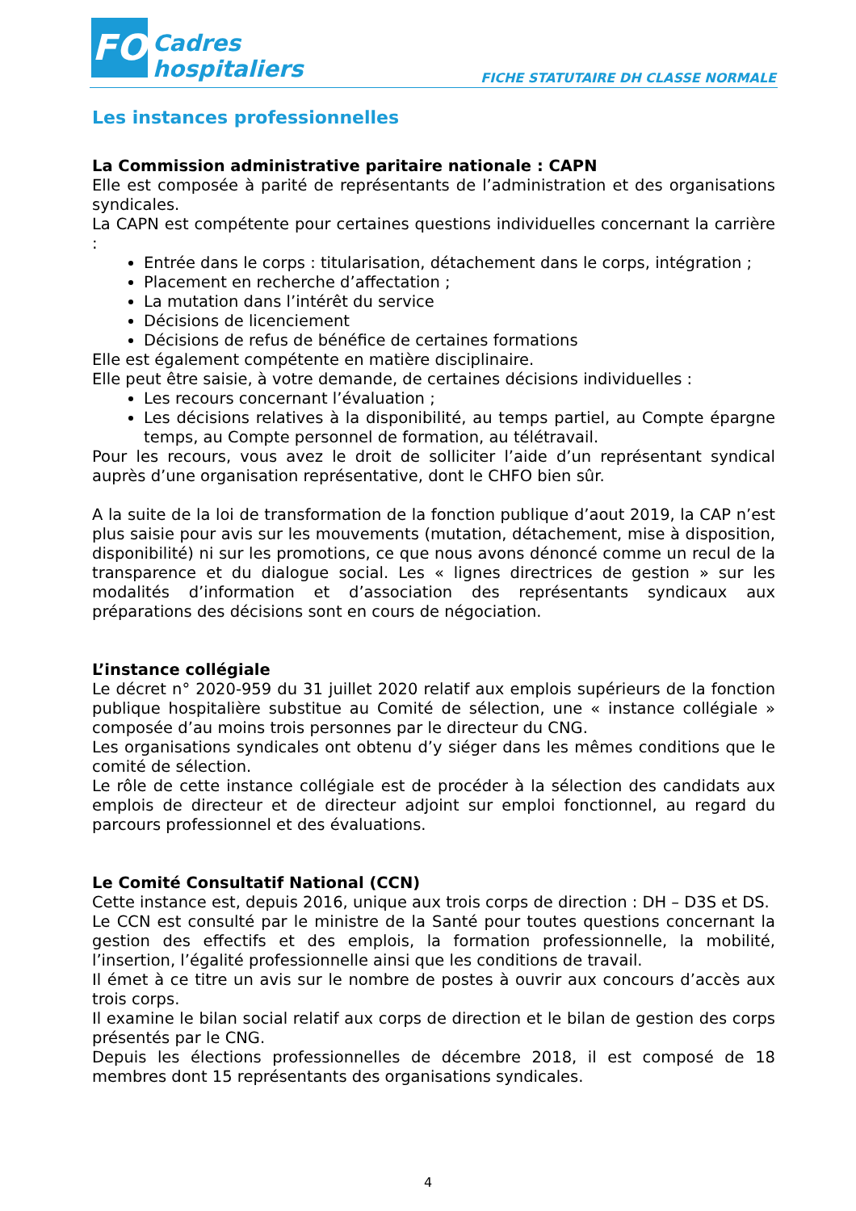FO
Cadres
hospitaliers
FICHE STATUTAIRE DH CLASSE NORMALE
Les instances professionnelles
La Commission administrative paritaire nationale : CAPN
Elle est composée à parité de représentants de l’administration et des organisations syndicales.
La CAPN est compétente pour certaines questions individuelles concernant la carrière :
Entrée dans le corps : titularisation, détachement dans le corps, intégration ;
Placement en recherche d’affectation ;
La mutation dans l’intérêt du service
Décisions de licenciement
Décisions de refus de bénéfice de certaines formations
Elle est également compétente en matière disciplinaire.
Elle peut être saisie, à votre demande, de certaines décisions individuelles :
Les recours concernant l’évaluation ;
Les décisions relatives à la disponibilité, au temps partiel, au Compte épargne temps, au Compte personnel de formation, au télétravail.
Pour les recours, vous avez le droit de solliciter l’aide d’un représentant syndical auprès d’une organisation représentative, dont le CHFO bien sûr.
A la suite de la loi de transformation de la fonction publique d’aout 2019, la CAP n’est plus saisie pour avis sur les mouvements (mutation, détachement, mise à disposition, disponibilité) ni sur les promotions, ce que nous avons dénoncé comme un recul de la transparence et du dialogue social. Les « lignes directrices de gestion » sur les modalités d’information et d’association des représentants syndicaux aux préparations des décisions sont en cours de négociation.
L’instance collégiale
Le décret n° 2020-959 du 31 juillet 2020 relatif aux emplois supérieurs de la fonction publique hospitalière substitue au Comité de sélection, une « instance collégiale » composée d’au moins trois personnes par le directeur du CNG.
Les organisations syndicales ont obtenu d’y siéger dans les mêmes conditions que le comité de sélection.
Le rôle de cette instance collégiale est de procéder à la sélection des candidats aux emplois de directeur et de directeur adjoint sur emploi fonctionnel, au regard du parcours professionnel et des évaluations.
Le Comité Consultatif National (CCN)
Cette instance est, depuis 2016, unique aux trois corps de direction : DH – D3S et DS.
Le CCN est consulté par le ministre de la Santé pour toutes questions concernant la gestion des effectifs et des emplois, la formation professionnelle, la mobilité, l’insertion, l’égalité professionnelle ainsi que les conditions de travail.
Il émet à ce titre un avis sur le nombre de postes à ouvrir aux concours d’accès aux trois corps.
Il examine le bilan social relatif aux corps de direction et le bilan de gestion des corps présentés par le CNG.
Depuis les élections professionnelles de décembre 2018, il est composé de 18 membres dont 15 représentants des organisations syndicales.
4